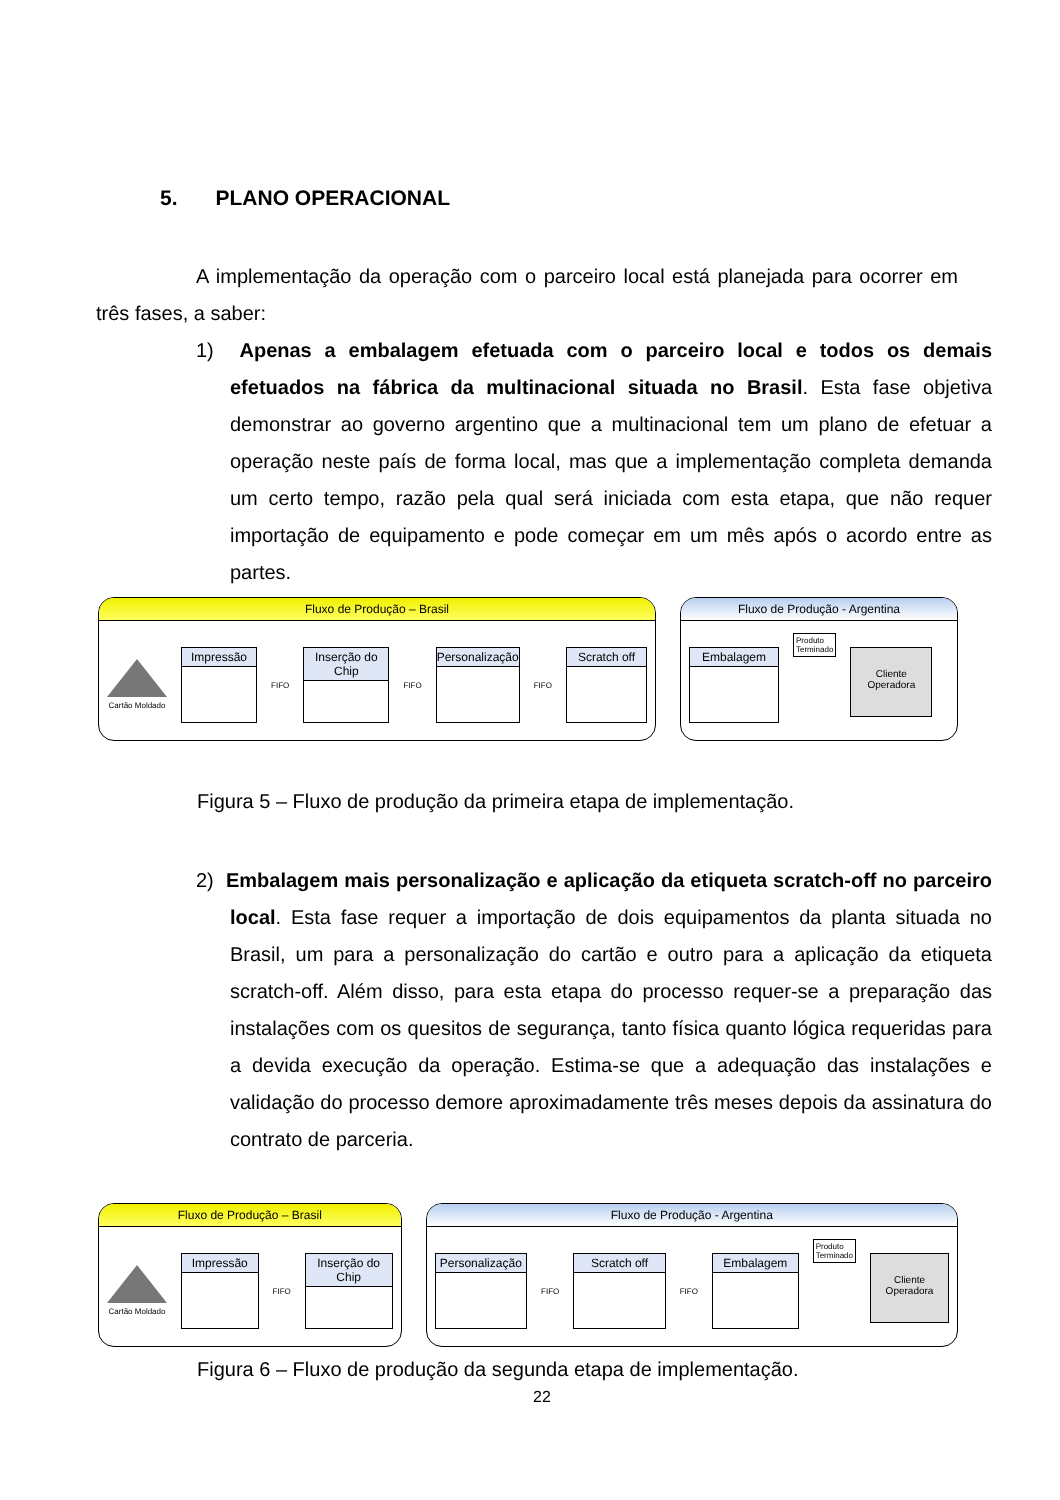5. PLANO OPERACIONAL
A implementação da operação com o parceiro local está planejada para ocorrer em três fases, a saber:
1) Apenas a embalagem efetuada com o parceiro local e todos os demais efetuados na fábrica da multinacional situada no Brasil. Esta fase objetiva demonstrar ao governo argentino que a multinacional tem um plano de efetuar a operação neste país de forma local, mas que a implementação completa demanda um certo tempo, razão pela qual será iniciada com esta etapa, que não requer importação de equipamento e pode começar em um mês após o acordo entre as partes.
Fluxo de Produção – Brasil
Cartão Moldado
Impressão
FIFO
Inserção do Chip
FIFO
Personalização
FIFO
Scratch off
Fluxo de Produção - Argentina
Embalagem
Produto
Terminado
Cliente
Operadora
Figura 5 – Fluxo de produção da primeira etapa de implementação.
2) Embalagem mais personalização e aplicação da etiqueta scratch-off no parceiro local. Esta fase requer a importação de dois equipamentos da planta situada no Brasil, um para a personalização do cartão e outro para a aplicação da etiqueta scratch-off. Além disso, para esta etapa do processo requer-se a preparação das instalações com os quesitos de segurança, tanto física quanto lógica requeridas para a devida execução da operação. Estima-se que a adequação das instalações e validação do processo demore aproximadamente três meses depois da assinatura do contrato de parceria.
Fluxo de Produção – Brasil
Cartão Moldado
Impressão
FIFO
Inserção do Chip
Fluxo de Produção - Argentina
Personalização
FIFO
Scratch off
FIFO
Embalagem
Produto
Terminado
Cliente
Operadora
Figura 6 – Fluxo de produção da segunda etapa de implementação.
22